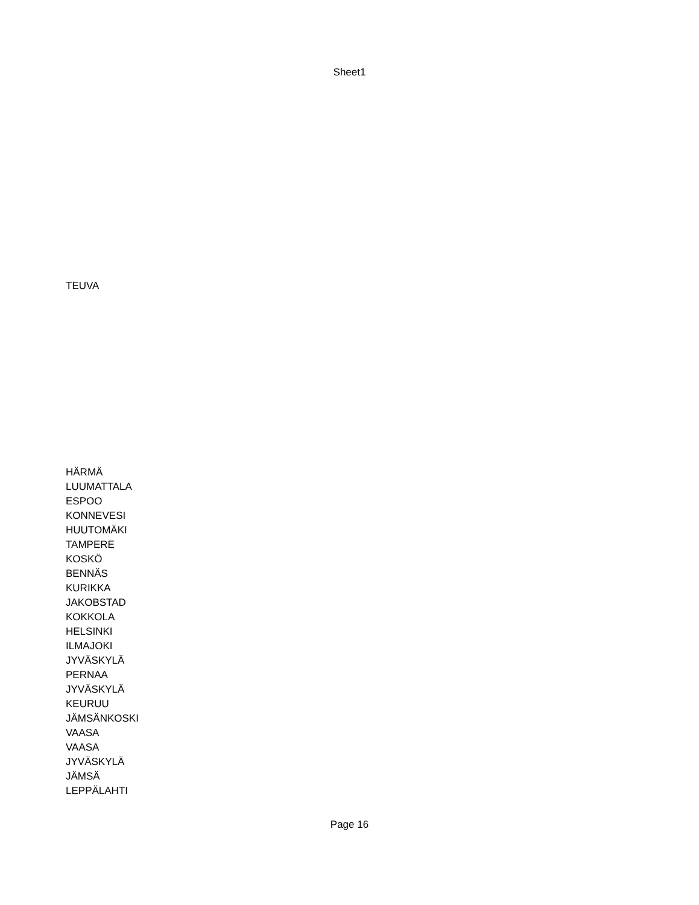Sheet1
TEUVA
HÄRMÄ
LUUMATTALA
ESPOO
KONNEVESI
HUUTOMÄKI
TAMPERE
KOSKÖ
BENNÄS
KURIKKA
JAKOBSTAD
KOKKOLA
HELSINKI
ILMAJOKI
JYVÄSKYLÄ
PERNAA
JYVÄSKYLÄ
KEURUU
JÄMSÄNKOSKI
VAASA
VAASA
JYVÄSKYLÄ
JÄMSÄ
LEPPÄLAHTI
Page 16